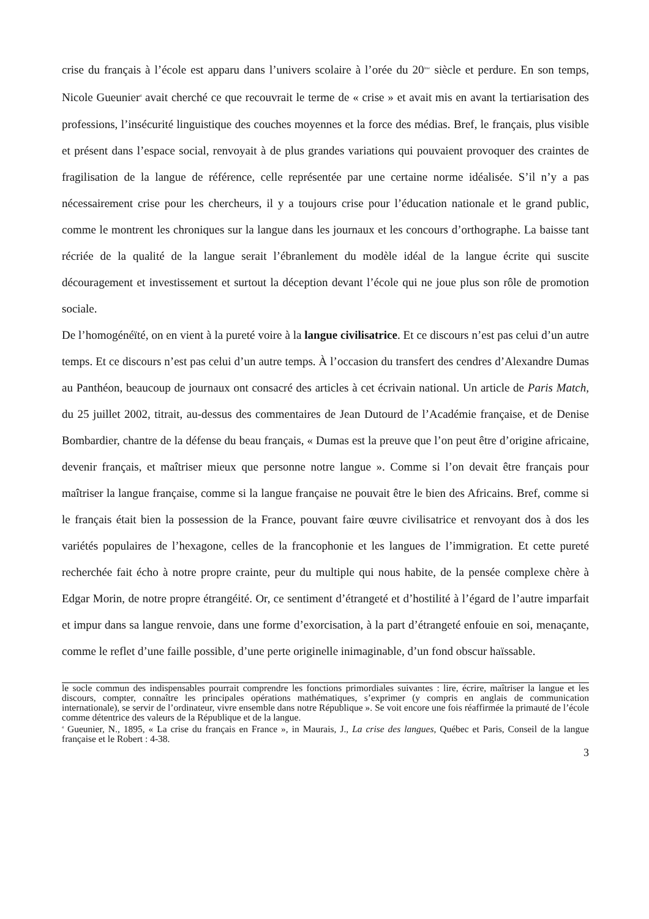crise du français à l’école est apparu dans l’univers scolaire à l’orée du 20<sup>ème</sup> siècle et perdure. En son temps, Nicole Gueunier<sup>4</sup> avait cherché ce que recouvrait le terme de « crise » et avait mis en avant la tertiarisation des professions, l’insécurité linguistique des couches moyennes et la force des médias. Bref, le français, plus visible et présent dans l’espace social, renvoyait à de plus grandes variations qui pouvaient provoquer des craintes de fragilisation de la langue de référence, celle représentée par une certaine norme idéalisée. S’il n’y a pas nécessairement crise pour les chercheurs, il y a toujours crise pour l’éducation nationale et le grand public, comme le montrent les chroniques sur la langue dans les journaux et les concours d’orthographe. La baisse tant récriée de la qualité de la langue serait l’ébranlement du modèle idéal de la langue écrite qui suscite découragement et investissement et surtout la déception devant l’école qui ne joue plus son rôle de promotion sociale.
De l’homogénéïté, on en vient à la pureté voire à la langue civilisatrice. Et ce discours n’est pas celui d’un autre temps. Et ce discours n’est pas celui d’un autre temps. À l’occasion du transfert des cendres d’Alexandre Dumas au Panthéon, beaucoup de journaux ont consacré des articles à cet écrivain national. Un article de Paris Match, du 25 juillet 2002, titrait, au-dessus des commentaires de Jean Dutourd de l’Académie française, et de Denise Bombardier, chantre de la défense du beau français, « Dumas est la preuve que l’on peut être d’origine africaine, devenir français, et maîtriser mieux que personne notre langue ». Comme si l’on devait être français pour maîtriser la langue française, comme si la langue française ne pouvait être le bien des Africains. Bref, comme si le français était bien la possession de la France, pouvant faire œuvre civilisatrice et renvoyant dos à dos les variétés populaires de l’hexagone, celles de la francophonie et les langues de l’immigration. Et cette pureté recherchée fait écho à notre propre crainte, peur du multiple qui nous habite, de la pensée complexe chère à Edgar Morin, de notre propre étrangéité. Or, ce sentiment d’étrangeté et d’hostilité à l’égard de l’autre imparfait et impur dans sa langue renvoie, dans une forme d’exorcisation, à la part d’étrangeté enfouie en soi, menaçante, comme le reflet d’une faille possible, d’une perte originelle inimaginable, d’un fond obscur haïssable.
le socle commun des indispensables pourrait comprendre les fonctions primordiales suivantes : lire, écrire, maîtriser la langue et les discours, compter, connaître les principales opérations mathématiques, s’exprimer (y compris en anglais de communication internationale), se servir de l’ordinateur, vivre ensemble dans notre République ». Se voit encore une fois réaffirmée la primauté de l’école comme détentrice des valeurs de la République et de la langue.
<sup>4</sup> Gueunier, N., 1895, « La crise du français en France », in Maurais, J., La crise des langues, Québec et Paris, Conseil de la langue française et le Robert : 4-38.
3